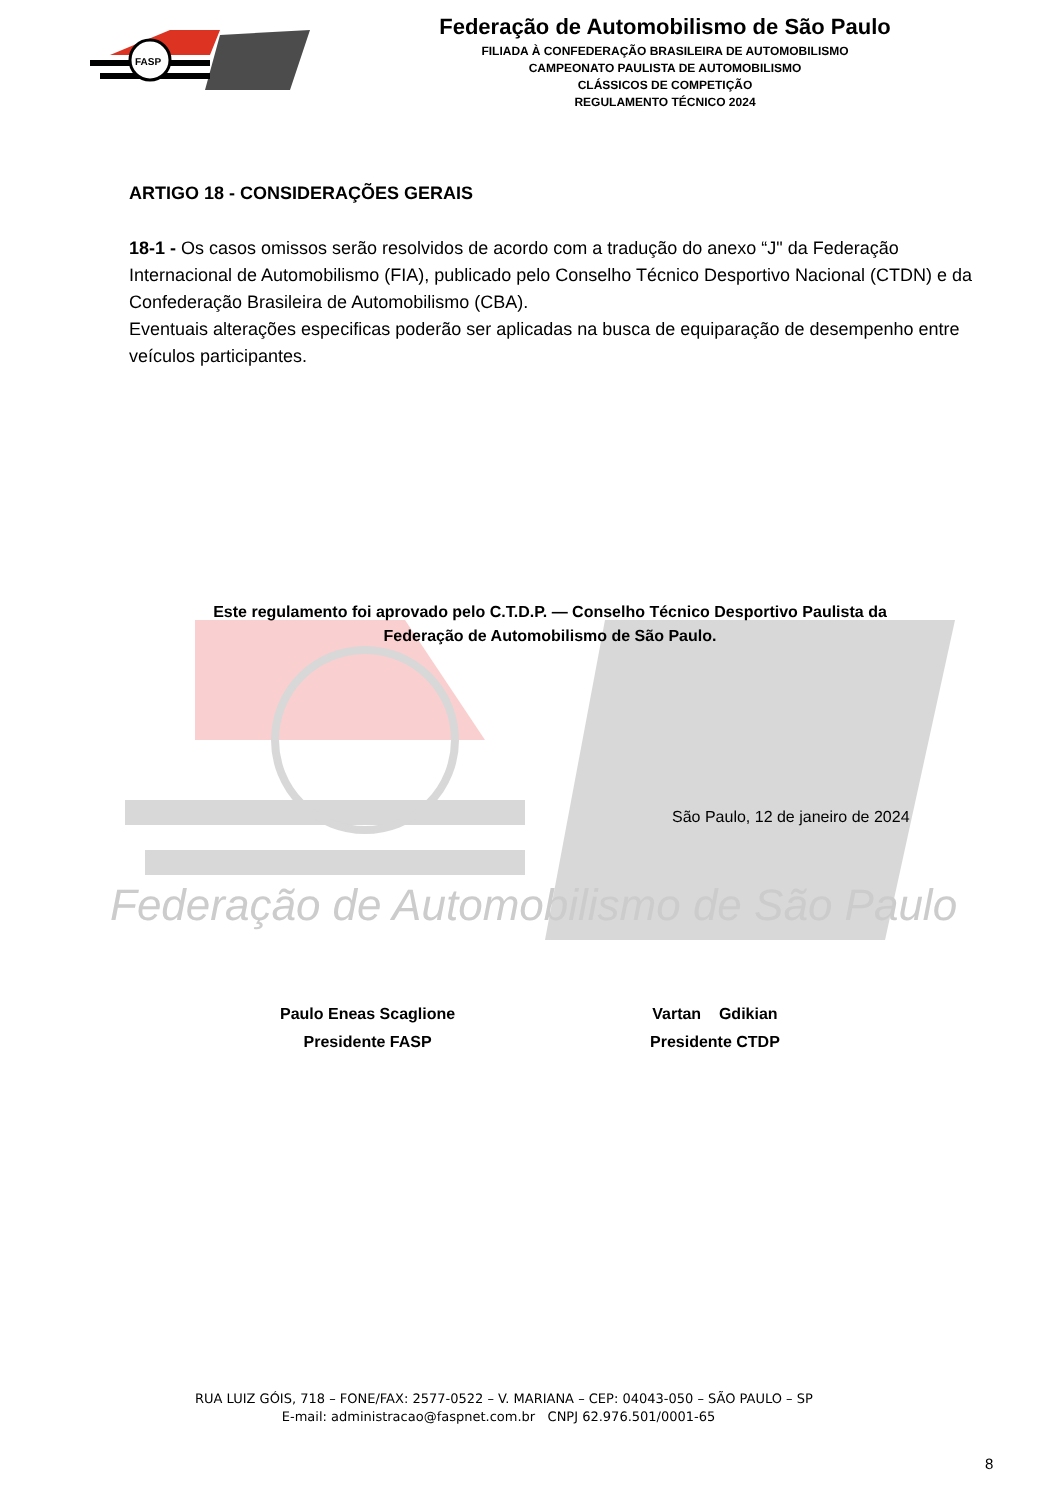FASP
Federação de Automobilismo de São Paulo
FILIADA À CONFEDERAÇÃO BRASILEIRA DE AUTOMOBILISMO
CAMPEONATO PAULISTA DE AUTOMOBILISMO
CLÁSSICOS DE COMPETIÇÃO
REGULAMENTO TÉCNICO 2024
Federação de Automobilismo de São Paulo
ARTIGO 18 - CONSIDERAÇÕES GERAIS
18-1 - Os casos omissos serão resolvidos de acordo com a tradução do anexo “J" da Federação Internacional de Automobilismo (FIA), publicado pelo Conselho Técnico Desportivo Nacional (CTDN) e da Confederação Brasileira de Automobilismo (CBA).
Eventuais alterações especificas poderão ser aplicadas na busca de equiparação de desempenho entre veículos participantes.
Este regulamento foi aprovado pelo C.T.D.P. — Conselho Técnico Desportivo Paulista da Federação de Automobilismo de São Paulo.
São Paulo, 12 de janeiro de 2024
Paulo Eneas Scaglione
Presidente FASP
Vartan Gdikian
Presidente CTDP
RUA LUIZ GÓIS, 718 – FONE/FAX: 2577-0522 – V. MARIANA – CEP: 04043-050 – SÃO PAULO – SP
E-mail: administracao@faspnet.com.br CNPJ 62.976.501/0001-65
8